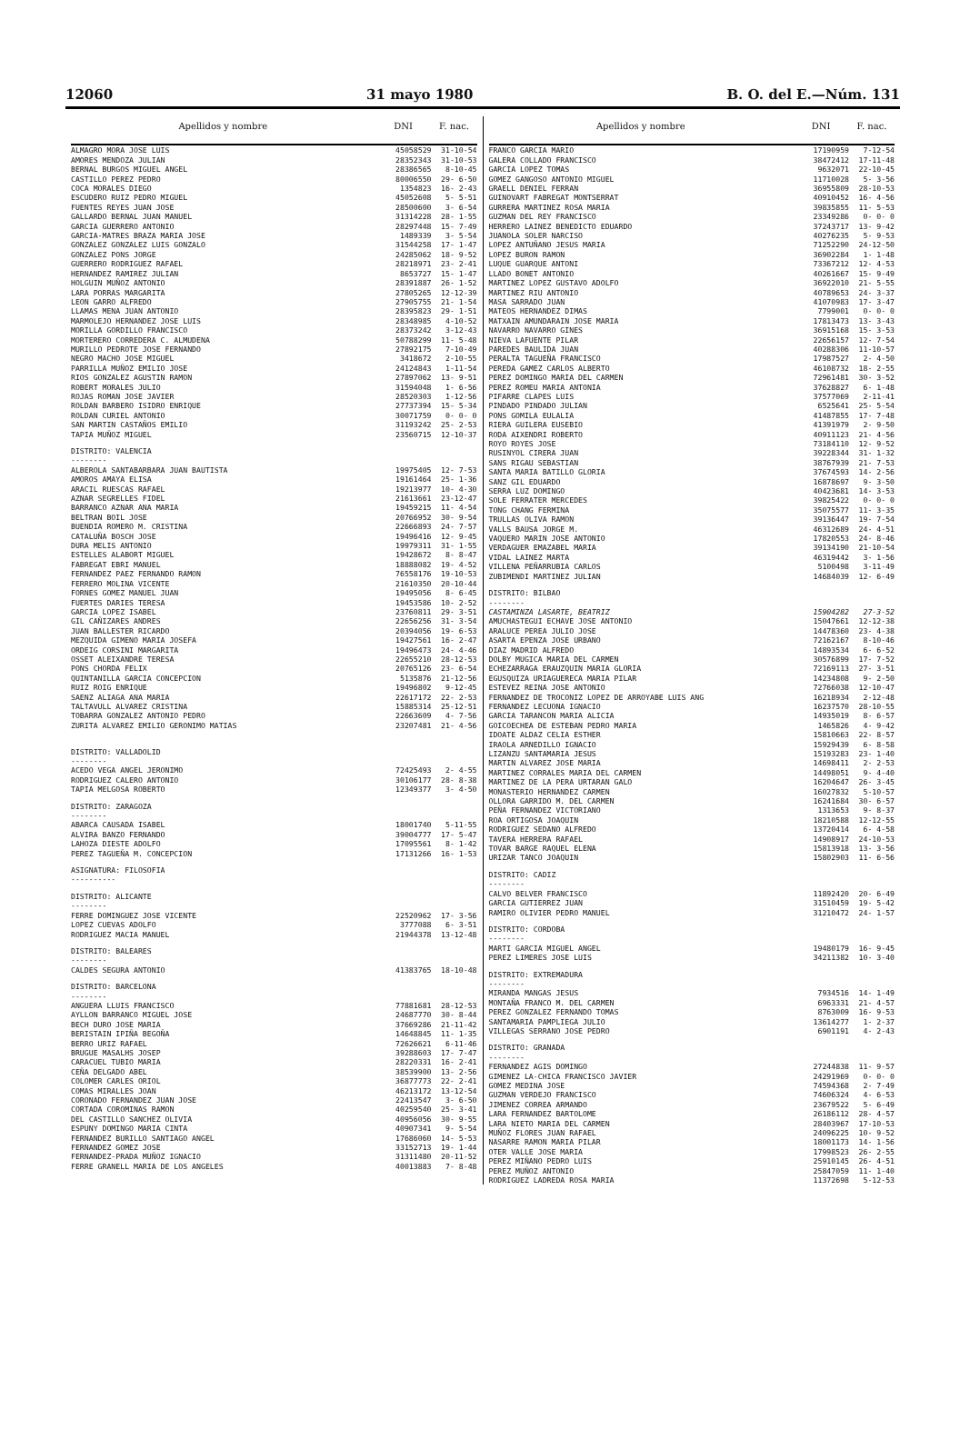12060 31 mayo 1980 B. O. del E.—Núm. 131
| Apellidos y nombre | DNI | F. nac. |
| --- | --- | --- |
| ALMAGRO MORA JOSE LUIS | 45058529 | 31-10-54 |
| AMORES MENDOZA JULIAN | 28352343 | 31-10-53 |
| BERNAL BURGOS MIGUEL ANGEL | 28386565 | 8-10-45 |
| CASTILLO PEREZ PEDRO | 80006550 | 29- 6-50 |
| COCA MORALES DIEGO | 1354823 | 16- 2-43 |
| ESCUDERO RUIZ PEDRO MIGUEL | 45052608 | 5- 5-51 |
| FUENTES REYES JUAN JOSE | 28500600 | 3- 6-54 |
| GALLARDO BERNAL JUAN MANUEL | 31314228 | 28- 1-55 |
| GARCIA GUERRERO ANTONIO | 28297448 | 15- 7-49 |
| GARCIA-MATRES BRAZA MARIA JOSE | 1489339 | 3- 5-54 |
| GONZALEZ GONZALEZ LUIS GONZALO | 31544258 | 17- 1-47 |
| GONZALEZ PONS JORGE | 24285062 | 18- 9-52 |
| GUERRERO RODRIGUEZ RAFAEL | 28218971 | 23- 2-41 |
| HERNANDEZ RAMIREZ JULIAN | 8653727 | 15- 1-47 |
| HOLGUIN MUÑOZ ANTONIO | 28391887 | 26- 1-52 |
| LARA PORRAS MARGARITA | 27805265 | 12-12-39 |
| LEON GARRO ALFREDO | 27905755 | 21- 1-54 |
| LLAMAS MENA JUAN ANTONIO | 28395823 | 29- 1-51 |
| MARMOLEJO HERNANDEZ JOSE LUIS | 28348985 | 4-10-52 |
| MORILLA GORDILLO FRANCISCO | 28373242 | 3-12-43 |
| MORTERERO CORREDERA C. ALMUDENA | 50788299 | 11- 5-48 |
| MURILLO PEDROTE JOSE FERNANDO | 27892175 | 7-10-49 |
| NEGRO MACHO JOSE MIGUEL | 3418672 | 2-10-55 |
| PARRILLA MUÑOZ EMILIO JOSE | 24124843 | 1-11-54 |
| RIOS GONZALEZ AGUSTIN RAMON | 27897062 | 13- 9-51 |
| ROBERT MORALES JULIO | 31594048 | 1- 6-56 |
| ROJAS ROMAN JOSE JAVIER | 28520303 | 1-12-56 |
| ROLDAN BARBERO ISIDRO ENRIQUE | 27737394 | 15- 5-34 |
| ROLDAN CURIEL ANTONIO | 30071759 | 0- 0- 0 |
| SAN MARTIN CASTAÑOS EMILIO | 31193242 | 25- 2-53 |
| TAPIA MUÑOZ MIGUEL | 23560715 | 12-10-37 |
| DISTRITO: VALENCIA -------- | | |
| ALBEROLA SANTABARBARA JUAN BAUTISTA | 19975405 | 12- 7-53 |
| AMOROS AMAYA ELISA | 19161464 | 25- 1-36 |
| ARACIL RUESCAS RAFAEL | 19213977 | 10- 4-30 |
| AZNAR SEGRELLES FIDEL | 21613661 | 23-12-47 |
| BARRANCO AZNAR ANA MARIA | 19459215 | 11- 4-54 |
| BELTRAN BOIL JOSE | 20766952 | 30- 9-54 |
| BUENDIA ROMERO M. CRISTINA | 22666893 | 24- 7-57 |
| CATALUÑA BOSCH JOSE | 19496416 | 12- 9-45 |
| DURA MELIS ANTONIO | 19979311 | 31- 1-55 |
| ESTELLES ALABORT MIGUEL | 19428672 | 8- 8-47 |
| FABREGAT EBRI MANUEL | 18888082 | 19- 4-52 |
| FERNANDEZ PAEZ FERNANDO RAMON | 76558176 | 19-10-53 |
| FERRERO MOLINA VICENTE | 21610350 | 20-10-44 |
| FORNES GOMEZ MANUEL JUAN | 19495056 | 8- 6-45 |
| FUERTES DARIES TERESA | 19453586 | 10- 2-52 |
| GARCIA LOPEZ ISABEL | 23760811 | 29- 3-51 |
| GIL CAÑIZARES ANDRES | 22656256 | 31- 3-54 |
| JUAN BALLESTER RICARDO | 20394056 | 19- 6-53 |
| MEZQUIDA GIMENO MARIA JOSEFA | 19427561 | 16- 2-47 |
| ORDEIG CORSINI MARGARITA | 19496473 | 24- 4-46 |
| OSSET ALEIXANDRE TERESA | 22655210 | 28-12-53 |
| PONS CHORDA FELIX | 20765126 | 23- 6-54 |
| QUINTANILLA GARCIA CONCEPCION | 5135876 | 21-12-56 |
| RUIZ ROIG ENRIQUE | 19496802 | 9-12-45 |
| SAENZ ALIAGA ANA MARIA | 22617172 | 22- 2-53 |
| TALTAVULL ALVAREZ CRISTINA | 15885314 | 25-12-51 |
| TOBARRA GONZALEZ ANTONIO PEDRO | 22663609 | 4- 7-56 |
| ZURITA ALVAREZ EMILIO GERONIMO MATIAS | 23207481 | 21- 4-56 |
| DISTRITO: VALLADOLID -------- | | |
| ACEDO VEGA ANGEL JERONIMO | 72425493 | 2- 4-55 |
| RODRIGUEZ CALERO ANTONIO | 30106177 | 28- 8-38 |
| TAPIA MELGOSA ROBERTO | 12349377 | 3- 4-50 |
| DISTRITO: ZARAGOZA -------- | | |
| ABARCA CAUSADA ISABEL | 18001740 | 5-11-55 |
| ALVIRA BANZO FERNANDO | 39004777 | 17- 5-47 |
| LAHOZA DIESTE ADOLFO | 17095561 | 8- 1-42 |
| PEREZ TAGUEÑA M. CONCEPCION | 17131266 | 16- 1-53 |
| ASIGNATURA: FILOSOFIA ---------- | | |
| DISTRITO: ALICANTE -------- | | |
| FERRE DOMINGUEZ JOSE VICENTE | 22520962 | 17- 3-56 |
| LOPEZ CUEVAS ADOLFO | 3777088 | 6- 3-51 |
| RODRIGUEZ MACIA MANUEL | 21944378 | 13-12-48 |
| DISTRITO: BALEARES -------- | | |
| CALDES SEGURA ANTONIO | 41383765 | 18-10-48 |
| DISTRITO: BARCELONA -------- | | |
| ANGUERA LLUIS FRANCISCO | 77881681 | 28-12-53 |
| AYLLON BARRANCO MIGUEL JOSE | 24687770 | 30- 8-44 |
| BECH DURO JOSE MARIA | 37669286 | 21-11-42 |
| BERISTAIN IPIÑA BEGOÑA | 14648845 | 11- 1-35 |
| BERRO URIZ RAFAEL | 72626621 | 6-11-46 |
| BRUGUE MASALHS JOSEP | 39288603 | 17- 7-47 |
| CARACUEL TUBIO MARIA | 28220331 | 16- 2-41 |
| CEÑA DELGADO ABEL | 38539900 | 13- 2-56 |
| COLOMER CARLES ORIOL | 36877773 | 22- 2-41 |
| COMAS MIRALLES JOAN | 46213172 | 13-12-54 |
| CORONADO FERNANDEZ JUAN JOSE | 22413547 | 3- 6-50 |
| CORTADA COROMINAS RAMON | 40259540 | 25- 3-41 |
| DEL CASTILLO SANCHEZ OLIVIA | 40956056 | 30- 9-55 |
| ESPUNY DOMINGO MARIA CINTA | 40907341 | 9- 5-54 |
| FERNANDEZ BURILLO SANTIAGO ANGEL | 17686060 | 14- 5-53 |
| FERNANDEZ GOMEZ JOSE | 33152713 | 19- 1-44 |
| FERNANDEZ-PRADA MUÑOZ IGNACIO | 31311480 | 20-11-52 |
| FERRE GRANELL MARIA DE LOS ANGELES | 40013883 | 7- 8-48 |
| Apellidos y nombre | DNI | F. nac. |
| --- | --- | --- |
| FRANCO GARCIA MARIO | 17190959 | 7-12-54 |
| GALERA COLLADO FRANCISCO | 38472412 | 17-11-48 |
| GARCIA LOPEZ TOMAS | 9632071 | 22-10-45 |
| GOMEZ GANGOSO ANTONIO MIGUEL | 11710028 | 5- 3-56 |
| GRAELL DENIEL FERRAN | 36955809 | 28-10-53 |
| GUINOVART FABREGAT MONTSERRAT | 40910452 | 16- 4-56 |
| GURRERA MARTINEZ ROSA MARIA | 39835855 | 11- 5-53 |
| GUZMAN DEL REY FRANCISCO | 23349286 | 0- 0- 0 |
| HERRERO LAINEZ BENEDICTO EDUARDO | 37243717 | 13- 9-42 |
| JUANOLA SOLER NARCISO | 40276235 | 5- 9-53 |
| LOPEZ ANTUÑANO JESUS MARIA | 71252290 | 24-12-50 |
| LOPEZ BURON RAMON | 36902284 | 1- 1-48 |
| LUQUE GUARQUE ANTONI | 73367212 | 12- 4-53 |
| LLADO BONET ANTONIO | 40261667 | 15- 9-49 |
| MARTINEZ LOPEZ GUSTAVO ADOLFO | 36922010 | 21- 5-55 |
| MARTINEZ RIU ANTONIO | 40789653 | 24- 3-37 |
| MASA SARRADO JUAN | 41070983 | 17- 3-47 |
| MATEOS HERNANDEZ DIMAS | 7799001 | 0- 0- 0 |
| MATXAIN AMUNDARAIN JOSE MARIA | 17813473 | 13- 3-43 |
| NAVARRO NAVARRO GINES | 36915168 | 15- 3-53 |
| NIEVA LAFUENTE PILAR | 22656157 | 12- 7-54 |
| PAREDES BAULIDA JUAN | 40288306 | 11-10-57 |
| PERALTA TAGUEÑA FRANCISCO | 17987527 | 2- 4-50 |
| PEREDA GAMEZ CARLOS ALBERTO | 46108732 | 18- 2-55 |
| PEREZ DOMINGO MARIA DEL CARMEN | 72961481 | 30- 3-52 |
| PEREZ ROMEU MARIA ANTONIA | 37628827 | 6- 1-48 |
| PIFARRE CLAPES LUIS | 37577069 | 2-11-41 |
| PINDADO PINDADO JULIAN | 6525641 | 25- 5-54 |
| PONS GOMILA EULALIA | 41487855 | 17- 7-48 |
| RIERA GUILERA EUSEBIO | 41391979 | 2- 9-50 |
| RODA AIXENDRI ROBERTO | 40911123 | 21- 4-56 |
| ROYO ROYES JOSE | 73184110 | 12- 9-52 |
| RUSINYOL CIRERA JUAN | 39228344 | 31- 1-32 |
| SANS RIGAU SEBASTIAN | 38767939 | 21- 7-53 |
| SANTA MARIA BATILLO GLORIA | 37674593 | 14- 2-56 |
| SANZ GIL EDUARDO | 16878697 | 9- 3-50 |
| SERRA LUZ DOMINGO | 40423681 | 14- 3-53 |
| SOLE FERRATER MERCEDES | 39825422 | 0- 0- 0 |
| TONG CHANG FERMINA | 35075577 | 11- 3-35 |
| TRULLAS OLIVA RAMON | 39136447 | 19- 7-54 |
| VALLS BAUSA JORGE M. | 46312689 | 24- 4-51 |
| VAQUERO MARIN JOSE ANTONIO | 17820553 | 24- 8-46 |
| VERDAGUER EMAZABEL MARIA | 39134190 | 21-10-54 |
| VIDAL LAINEZ MARTA | 46319442 | 3- 1-56 |
| VILLENA PEÑARRUBIA CARLOS | 5100498 | 3-11-49 |
| ZUBIMENDI MARTINEZ JULIAN | 14684039 | 12- 6-49 |
| DISTRITO: BILBAO -------- | | |
| CASTAMINZA LASARTE, BEATRIZ | 15904282 | 27-3-52 |
| AMUCHASTEGUI ECHAVE JOSE ANTONIO | 15047661 | 12-12-38 |
| ARALUCE PEREA JULIO JOSE | 14478360 | 23- 4-38 |
| ASARTA EPENZA JOSE URBANO | 72162167 | 8-10-46 |
| DIAZ MADRID ALFREDO | 14893534 | 6- 6-52 |
| DOLBY MUGICA MARIA DEL CARMEN | 30576899 | 17- 7-52 |
| ECHEZARRAGA ERAUZQUIN MARIA GLORIA | 72169113 | 27- 3-51 |
| EGUSQUIZA URIAGUERECA MARIA PILAR | 14234808 | 9- 2-50 |
| ESTEVEZ REINA JOSE ANTONIO | 72766038 | 12-10-47 |
| FERNANDEZ DE TROCONIZ LOPEZ DE ARROYABE LUIS ANG | 16218934 | 2-12-48 |
| FERNANDEZ LECUONA IGNACIO | 16237570 | 28-10-55 |
| GARCIA TARANCON MARIA ALICIA | 14935019 | 8- 6-57 |
| GOICOECHEA DE ESTEBAN PEDRO MARIA | 1465826 | 4- 9-42 |
| IDOATE ALDAZ CELIA ESTHER | 15810663 | 22- 8-57 |
| IRAOLA ARNEDILLO IGNACIO | 15929439 | 6- 8-58 |
| LIZANZU SANTAMARIA JESUS | 15193283 | 23- 1-40 |
| MARTIN ALVAREZ JOSE MARIA | 14698411 | 2- 2-53 |
| MARTINEZ CORRALES MARIA DEL CARMEN | 14498051 | 9- 4-40 |
| MARTINEZ DE LA PERA URTARAN GALO | 16204647 | 26- 3-45 |
| MONASTERIO HERNANDEZ CARMEN | 16027832 | 5-10-57 |
| OLLORA GARRIDO M. DEL CARMEN | 16241684 | 30- 6-57 |
| PEÑA FERNANDEZ VICTORIANO | 1313653 | 9- 8-37 |
| ROA ORTIGOSA JOAQUIN | 18210588 | 12-12-55 |
| RODRIGUEZ SEDANO ALFREDO | 13720414 | 6- 4-58 |
| TAVERA HERRERA RAFAEL | 14908917 | 24-10-53 |
| TOVAR BARGE RAQUEL ELENA | 15813918 | 13- 3-56 |
| URIZAR TANCO JOAQUIN | 15802903 | 11- 6-56 |
| DISTRITO: CADIZ -------- | | |
| CALVO BELVER FRANCISCO | 11892420 | 20- 6-49 |
| GARCIA GUTIERREZ JUAN | 31510459 | 19- 5-42 |
| RAMIRO OLIVIER PEDRO MANUEL | 31210472 | 24- 1-57 |
| DISTRITO: CORDOBA -------- | | |
| MARTI GARCIA MIGUEL ANGEL | 19480179 | 16- 9-45 |
| PEREZ LIMERES JOSE LUIS | 34211382 | 10- 3-40 |
| DISTRITO: EXTREMADURA -------- | | |
| MIRANDA MANGAS JESUS | 7934516 | 14- 1-49 |
| MONTAÑA FRANCO M. DEL CARMEN | 6963331 | 21- 4-57 |
| PEREZ GONZALEZ FERNANDO TOMAS | 8763009 | 16- 9-53 |
| SANTAMARIA PAMPLIEGA JULIO | 13614277 | 1- 2-37 |
| VILLEGAS SERRANO JOSE PEDRO | 6901191 | 4- 2-43 |
| DISTRITO: GRANADA -------- | | |
| FERNANDEZ AGIS DOMINGO | 27244838 | 11- 9-57 |
| GIMENEZ LA-CHICA FRANCISCO JAVIER | 24291969 | 0- 0- 0 |
| GOMEZ MEDINA JOSE | 74594368 | 2- 7-49 |
| GUZMAN VERDEJO FRANCISCO | 74606324 | 4- 6-53 |
| JIMENEZ CORREA ARMANDO | 23679522 | 5- 6-49 |
| LARA FERNANDEZ BARTOLOME | 26186112 | 28- 4-57 |
| LARA NIETO MARIA DEL CARMEN | 28403967 | 17-10-53 |
| MUÑOZ FLORES JUAN RAFAEL | 24096225 | 10- 9-52 |
| NASARRE RAMON MARIA PILAR | 18001173 | 14- 1-56 |
| OTER VALLE JOSE MARIA | 17998523 | 26- 2-55 |
| PEREZ MIÑANO PEDRO LUIS | 25910145 | 26- 4-51 |
| PEREZ MUÑOZ ANTONIO | 25847059 | 11- 1-40 |
| RODRIGUEZ LADREDA ROSA MARIA | 11372698 | 5-12-53 |